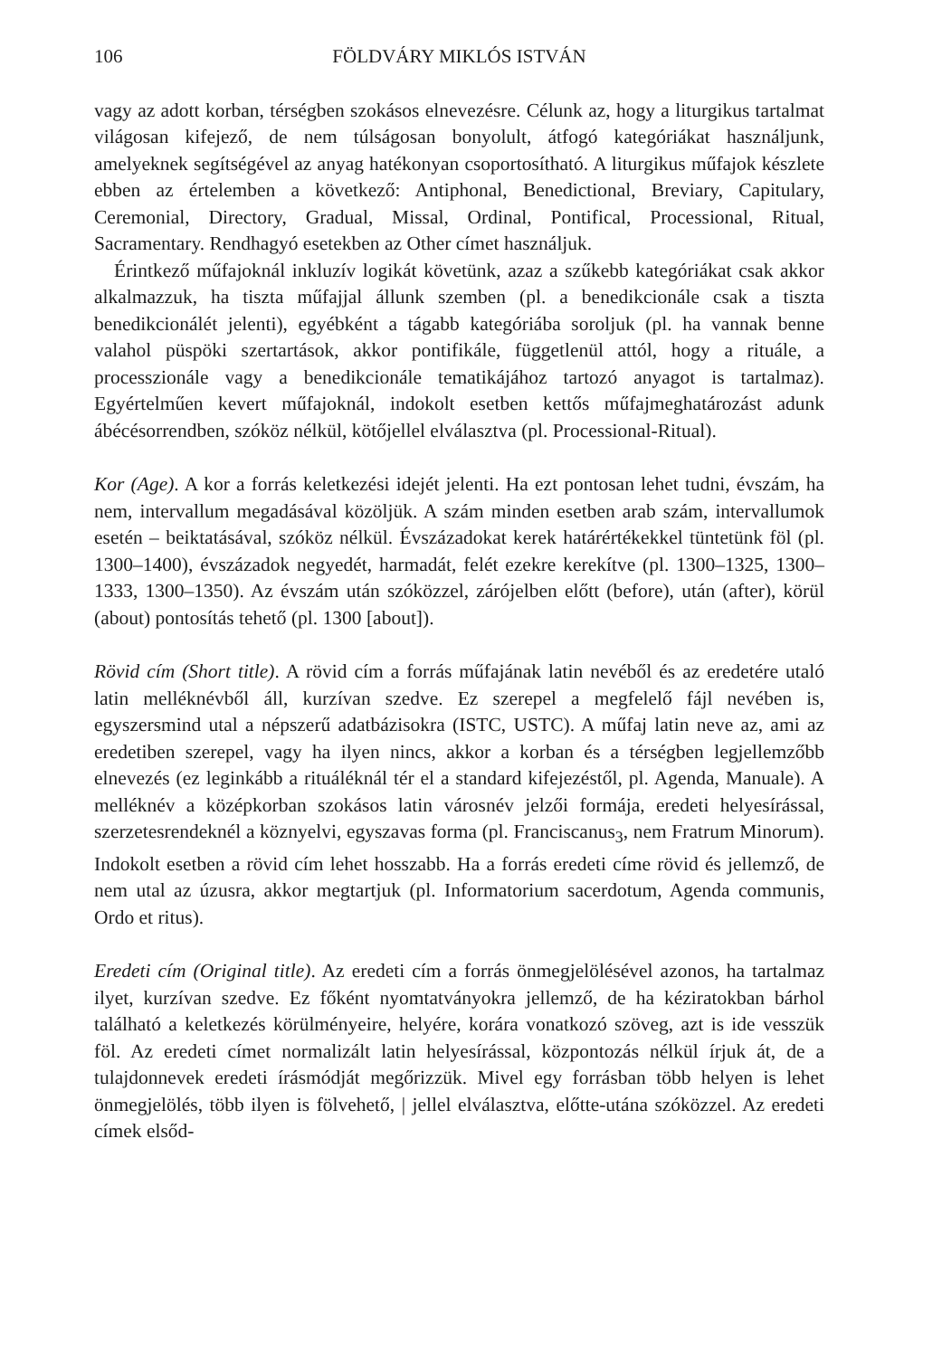106 FÖLDVÁRY MIKLÓS ISTVÁN
vagy az adott korban, térségben szokásos elnevezésre. Célunk az, hogy a liturgikus tartalmat világosan kifejező, de nem túlságosan bonyolult, átfogó kategóriákat használjunk, amelyeknek segítségével az anyag hatékonyan csoportosítható. A liturgikus műfajok készlete ebben az értelemben a következő: Antiphonal, Benedictional, Breviary, Capitulary, Ceremonial, Directory, Gradual, Missal, Ordinal, Pontifical, Processional, Ritual, Sacramentary. Rendhagyó esetekben az Other címet használjuk.
Érintkező műfajoknál inkluzív logikát követünk, azaz a szűkebb kategóriákat csak akkor alkalmazzuk, ha tiszta műfajjal állunk szemben (pl. a benedikcionále csak a tiszta benedikcionálét jelenti), egyébként a tágabb kategóriába soroljuk (pl. ha vannak benne valahol püspöki szertartások, akkor pontifikále, függetlenül attól, hogy a rituále, a processzionále vagy a benedikcionále tematikájához tartozó anyagot is tartalmaz). Egyértelműen kevert műfajoknál, indokolt esetben kettős műfajmeghatározást adunk ábécésorrendben, szóköz nélkül, kötőjellel elválasztva (pl. Processional-Ritual).
Kor (Age). A kor a forrás keletkezési idejét jelenti. Ha ezt pontosan lehet tudni, évszám, ha nem, intervallum megadásával közöljük. A szám minden esetben arab szám, intervallumok esetén – beiktatásával, szóköz nélkül. Évszázadokat kerek határértékekkel tüntetünk föl (pl. 1300–1400), évszázadok negyedét, harmadát, felét ezekre kerekítve (pl. 1300–1325, 1300–1333, 1300–1350). Az évszám után szóközzel, zárójelben előtt (before), után (after), körül (about) pontosítás tehető (pl. 1300 [about]).
Rövid cím (Short title). A rövid cím a forrás műfajának latin nevéből és az eredetére utaló latin melléknévből áll, kurzívan szedve. Ez szerepel a megfelelő fájl nevében is, egyszersmind utal a népszerű adatbázisokra (ISTC, USTC). A műfaj latin neve az, ami az eredetiben szerepel, vagy ha ilyen nincs, akkor a korban és a térségben legjellemzőbb elnevezés (ez leginkább a rituáléknál tér el a standard kifejezéstől, pl. Agenda, Manuale). A melléknév a középkorban szokásos latin városnév jelzői formája, eredeti helyesírással, szerzetesrendeknél a köznyelvi, egyszavas forma (pl. Franciscanus<sub>3</sub>, nem Fratrum Minorum). Indokolt esetben a rövid cím lehet hosszabb. Ha a forrás eredeti címe rövid és jellemző, de nem utal az úzusra, akkor megtartjuk (pl. Informatorium sacerdotum, Agenda communis, Ordo et ritus).
Eredeti cím (Original title). Az eredeti cím a forrás önmegjelölésével azonos, ha tartalmaz ilyet, kurzívan szedve. Ez főként nyomtatványokra jellemző, de ha kéziratokban bárhol található a keletkezés körülményeire, helyére, korára vonatkozó szöveg, azt is ide vesszük föl. Az eredeti címet normalizált latin helyesírással, központozás nélkül írjuk át, de a tulajdonnevek eredeti írásmódját megőrizzük. Mivel egy forrásban több helyen is lehet önmegjelölés, több ilyen is fölvehető, | jellel elválasztva, előtte-utána szóközzel. Az eredeti címek elsőd-